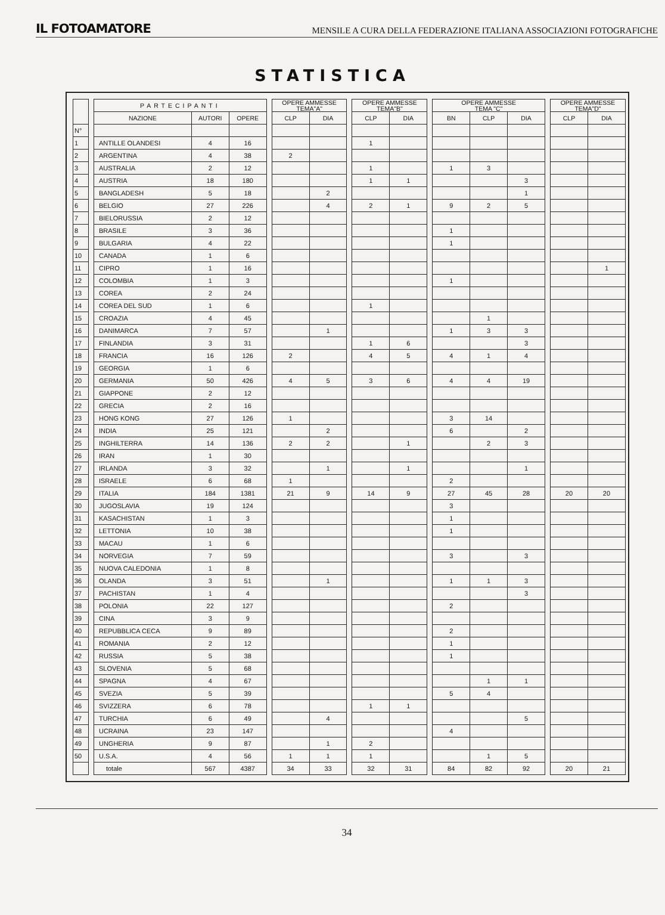IL FOTOAMATORE MENSILE A CURA DELLA FEDERAZIONE ITALIANA ASSOCIAZIONI FOTOGRAFICHE
STATISTICA
| | | PARTECIPANTI | | | | OPERE AMMESSE TEMA"A" | | | OPERE AMMESSE TEMA"B" | | | OPERE AMMESSE TEMA "C" | | | | OPERE AMMESSE TEMA"D" | |
| --- | --- | --- | --- | --- | --- | --- | --- | --- | --- | --- | --- | --- | --- | --- | --- | --- | --- |
| | | NAZIONE | AUTORI | OPERE | | CLP | DIA | | CLP | DIA | | BN | CLP | DIA | | CLP | DIA |
| N° | | | | | | | | | | | | | | | | | |
| 1 | | ANTILLE OLANDESI | 4 | 16 | | | | | 1 | | | | | | | | |
| 2 | | ARGENTINA | 4 | 38 | | 2 | | | | | | | | | | | |
| 3 | | AUSTRALIA | 2 | 12 | | | | | 1 | | | 1 | 3 | | | | |
| 4 | | AUSTRIA | 18 | 180 | | | | | 1 | 1 | | | | 3 | | | |
| 5 | | BANGLADESH | 5 | 18 | | | 2 | | | | | | | 1 | | | |
| 6 | | BELGIO | 27 | 226 | | | 4 | | 2 | 1 | | 9 | 2 | 5 | | | |
| 7 | | BIELORUSSIA | 2 | 12 | | | | | | | | | | | | | |
| 8 | | BRASILE | 3 | 36 | | | | | | | | 1 | | | | | |
| 9 | | BULGARIA | 4 | 22 | | | | | | | | 1 | | | | | |
| 10 | | CANADA | 1 | 6 | | | | | | | | | | | | | |
| 11 | | CIPRO | 1 | 16 | | | | | | | | | | | | | 1 |
| 12 | | COLOMBIA | 1 | 3 | | | | | | | | 1 | | | | | |
| 13 | | COREA | 2 | 24 | | | | | | | | | | | | | |
| 14 | | COREA DEL SUD | 1 | 6 | | | | | 1 | | | | | | | | |
| 15 | | CROAZIA | 4 | 45 | | | | | | | | | 1 | | | | |
| 16 | | DANIMARCA | 7 | 57 | | | 1 | | | | | 1 | 3 | 3 | | | |
| 17 | | FINLANDIA | 3 | 31 | | | | | 1 | 6 | | | | 3 | | | |
| 18 | | FRANCIA | 16 | 126 | | 2 | | | 4 | 5 | | 4 | 1 | 4 | | | |
| 19 | | GEORGIA | 1 | 6 | | | | | | | | | | | | | |
| 20 | | GERMANIA | 50 | 426 | | 4 | 5 | | 3 | 6 | | 4 | 4 | 19 | | | |
| 21 | | GIAPPONE | 2 | 12 | | | | | | | | | | | | | |
| 22 | | GRECIA | 2 | 16 | | | | | | | | | | | | | |
| 23 | | HONG KONG | 27 | 126 | | 1 | | | | | | 3 | 14 | | | | |
| 24 | | INDIA | 25 | 121 | | | 2 | | | | | 6 | | 2 | | | |
| 25 | | INGHILTERRA | 14 | 136 | | 2 | 2 | | | 1 | | | 2 | 3 | | | |
| 26 | | IRAN | 1 | 30 | | | | | | | | | | | | | |
| 27 | | IRLANDA | 3 | 32 | | | 1 | | | 1 | | | | 1 | | | |
| 28 | | ISRAELE | 6 | 68 | | 1 | | | | | | 2 | | | | | |
| 29 | | ITALIA | 184 | 1381 | | 21 | 9 | | 14 | 9 | | 27 | 45 | 28 | | 20 | 20 |
| 30 | | JUGOSLAVIA | 19 | 124 | | | | | | | | 3 | | | | | |
| 31 | | KASACHISTAN | 1 | 3 | | | | | | | | 1 | | | | | |
| 32 | | LETTONIA | 10 | 38 | | | | | | | | 1 | | | | | |
| 33 | | MACAU | 1 | 6 | | | | | | | | | | | | | |
| 34 | | NORVEGIA | 7 | 59 | | | | | | | | 3 | | 3 | | | |
| 35 | | NUOVA CALEDONIA | 1 | 8 | | | | | | | | | | | | | |
| 36 | | OLANDA | 3 | 51 | | | 1 | | | | | 1 | 1 | 3 | | | |
| 37 | | PACHISTAN | 1 | 4 | | | | | | | | | | 3 | | | |
| 38 | | POLONIA | 22 | 127 | | | | | | | | 2 | | | | | |
| 39 | | CINA | 3 | 9 | | | | | | | | | | | | | |
| 40 | | REPUBBLICA CECA | 9 | 89 | | | | | | | | 2 | | | | | |
| 41 | | ROMANIA | 2 | 12 | | | | | | | | 1 | | | | | |
| 42 | | RUSSIA | 5 | 38 | | | | | | | | 1 | | | | | |
| 43 | | SLOVENIA | 5 | 68 | | | | | | | | | | | | | |
| 44 | | SPAGNA | 4 | 67 | | | | | | | | | 1 | 1 | | | |
| 45 | | SVEZIA | 5 | 39 | | | | | | | | 5 | 4 | | | | |
| 46 | | SVIZZERA | 6 | 78 | | | | | 1 | 1 | | | | | | | |
| 47 | | TURCHIA | 6 | 49 | | | 4 | | | | | | | 5 | | | |
| 48 | | UCRAINA | 23 | 147 | | | | | | | | 4 | | | | | |
| 49 | | UNGHERIA | 9 | 87 | | | 1 | | 2 | | | | | | | | |
| 50 | | U.S.A. | 4 | 56 | | 1 | 1 | | 1 | | | | 1 | 5 | | | |
| | | totale | 567 | 4387 | | 34 | 33 | | 32 | 31 | | 84 | 82 | 92 | | 20 | 21 |
34